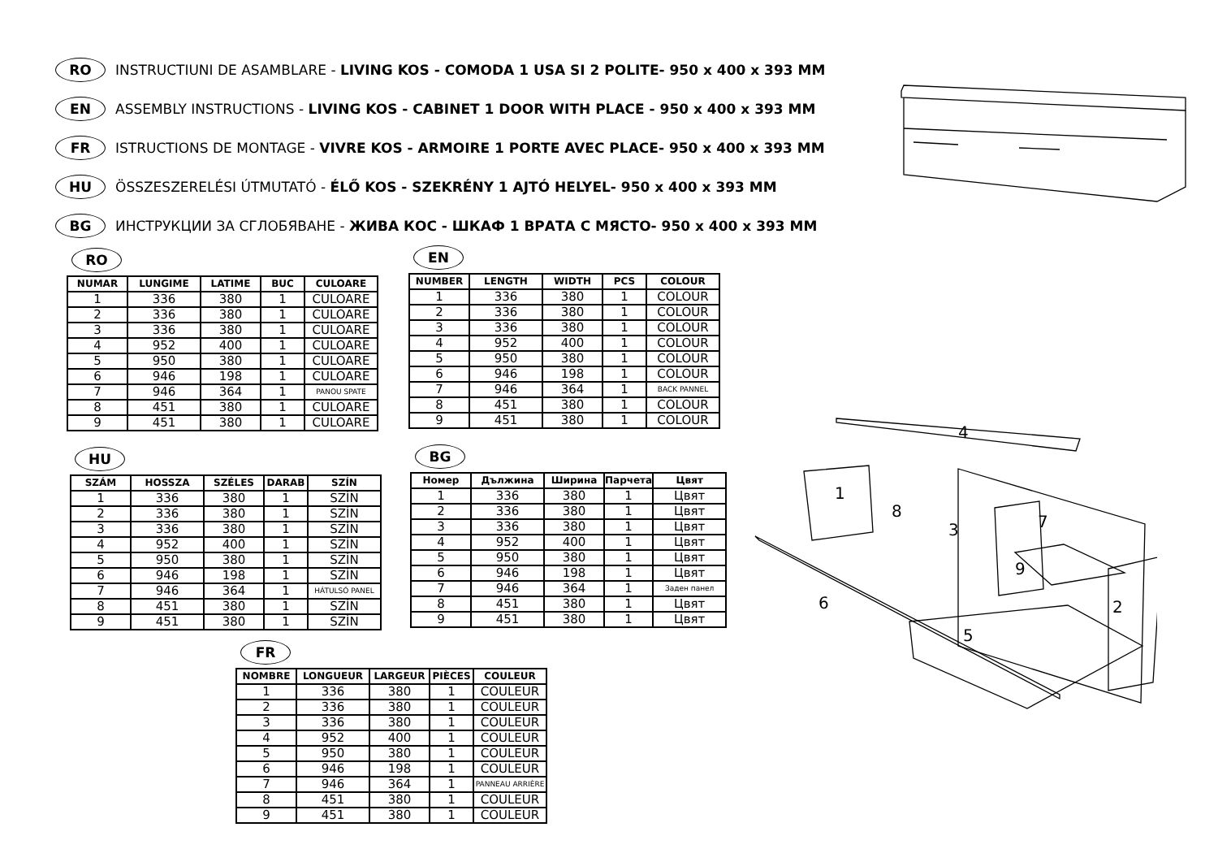RO INSTRUCTIUNI DE ASAMBLARE - LIVING KOS - COMODA 1 USA SI 2 POLITE- 950 x 400 x 393 MM
EN ASSEMBLY INSTRUCTIONS - LIVING KOS - CABINET 1 DOOR WITH PLACE - 950 x 400 x 393 MM
FR ISTRUCTIONS DE MONTAGE - VIVRE KOS - ARMOIRE 1 PORTE AVEC PLACE- 950 x 400 x 393 MM
HU ÖSSZESZERELÉSI ÚTMUTATÓ - ÉLŐ KOS - SZEKRÉNY 1 AJTÓ HELYEL- 950 x 400 x 393 MM
BG ИНСТРУКЦИИ ЗА СГЛОБЯВАНЕ - ЖИВА КОС - ШКАФ 1 ВРАТА С МЯСТО- 950 x 400 x 393 MM
4
1
8
3 7
9
6 2
5
RO
| NUMAR | LUNGIME | LATIME | BUC | CULOARE |
| --- | --- | --- | --- | --- |
| 1 | 336 | 380 | 1 | CULOARE |
| 2 | 336 | 380 | 1 | CULOARE |
| 3 | 336 | 380 | 1 | CULOARE |
| 4 | 952 | 400 | 1 | CULOARE |
| 5 | 950 | 380 | 1 | CULOARE |
| 6 | 946 | 198 | 1 | CULOARE |
| 7 | 946 | 364 | 1 | PANOU SPATE |
| 8 | 451 | 380 | 1 | CULOARE |
| 9 | 451 | 380 | 1 | CULOARE |
EN
| NUMBER | LENGTH | WIDTH | PCS | COLOUR |
| --- | --- | --- | --- | --- |
| 1 | 336 | 380 | 1 | COLOUR |
| 2 | 336 | 380 | 1 | COLOUR |
| 3 | 336 | 380 | 1 | COLOUR |
| 4 | 952 | 400 | 1 | COLOUR |
| 5 | 950 | 380 | 1 | COLOUR |
| 6 | 946 | 198 | 1 | COLOUR |
| 7 | 946 | 364 | 1 | BACK PANNEL |
| 8 | 451 | 380 | 1 | COLOUR |
| 9 | 451 | 380 | 1 | COLOUR |
HU
| SZÁM | HOSSZA | SZÉLES | DARAB | SZÍN |
| --- | --- | --- | --- | --- |
| 1 | 336 | 380 | 1 | SZÍN |
| 2 | 336 | 380 | 1 | SZÍN |
| 3 | 336 | 380 | 1 | SZÍN |
| 4 | 952 | 400 | 1 | SZÍN |
| 5 | 950 | 380 | 1 | SZÍN |
| 6 | 946 | 198 | 1 | SZÍN |
| 7 | 946 | 364 | 1 | HÁTULSÓ PANEL |
| 8 | 451 | 380 | 1 | SZÍN |
| 9 | 451 | 380 | 1 | SZÍN |
BG
| Номер | Дължина | Ширина | Парчета | Цвят |
| --- | --- | --- | --- | --- |
| 1 | 336 | 380 | 1 | Цвят |
| 2 | 336 | 380 | 1 | Цвят |
| 3 | 336 | 380 | 1 | Цвят |
| 4 | 952 | 400 | 1 | Цвят |
| 5 | 950 | 380 | 1 | Цвят |
| 6 | 946 | 198 | 1 | Цвят |
| 7 | 946 | 364 | 1 | Заден панел |
| 8 | 451 | 380 | 1 | Цвят |
| 9 | 451 | 380 | 1 | Цвят |
FR
| NOMBRE | LONGUEUR | LARGEUR | PIÈCES | COULEUR |
| --- | --- | --- | --- | --- |
| 1 | 336 | 380 | 1 | COULEUR |
| 2 | 336 | 380 | 1 | COULEUR |
| 3 | 336 | 380 | 1 | COULEUR |
| 4 | 952 | 400 | 1 | COULEUR |
| 5 | 950 | 380 | 1 | COULEUR |
| 6 | 946 | 198 | 1 | COULEUR |
| 7 | 946 | 364 | 1 | PANNEAU ARRIÈRE |
| 8 | 451 | 380 | 1 | COULEUR |
| 9 | 451 | 380 | 1 | COULEUR |